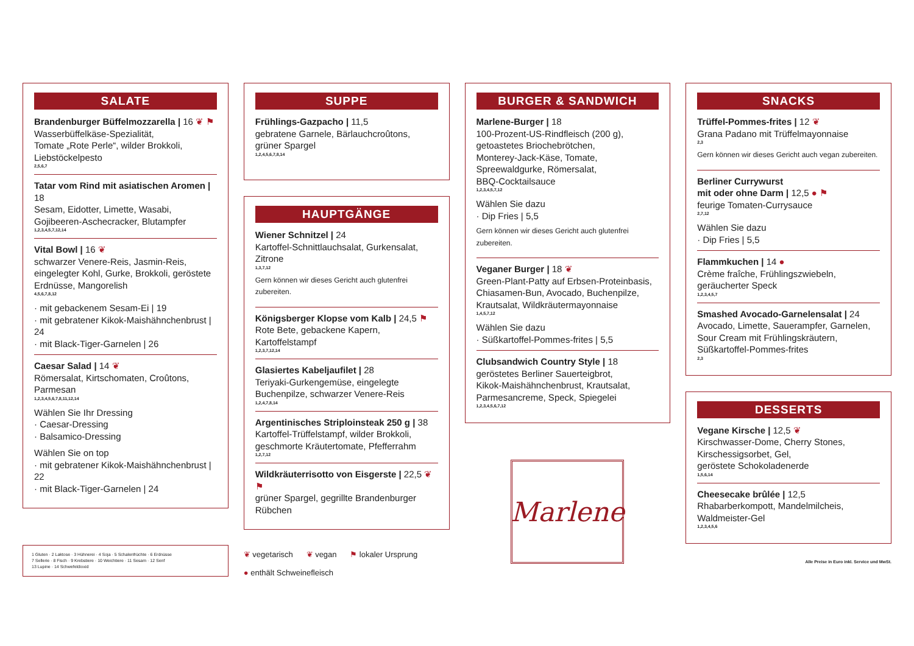SALATE
Brandenburger Büffelmozzarella | 16 ❦ ⚑
Wasserbüffelkäse-Spezialität,
Tomate „Rote Perle“, wilder Brokkoli,
Liebstöckelpesto
2,5,6,7
Tatar vom Rind mit asiatischen Aromen | 18
Sesam, Eidotter, Limette, Wasabi,
Gojibeeren-Aschecracker, Blutampfer
1,2,3,4,5,7,12,14
Vital Bowl | 16 ❦
schwarzer Venere-Reis, Jasmin-Reis,
eingelegter Kohl, Gurke, Brokkoli, geröstete Erdnüsse, Mangorelish
4,5,6,7,8,12
· mit gebackenem Sesam-Ei | 19
· mit gebratener Kikok-Maishähnchenbrust | 24
· mit Black-Tiger-Garnelen | 26
Caesar Salad | 14 ❦
Römersalat, Kirtschomaten, Croûtons,
Parmesan
1,2,3,4,5,6,7,8,11,12,14
Wählen Sie Ihr Dressing
· Caesar-Dressing
· Balsamico-Dressing
Wählen Sie on top
· mit gebratener Kikok-Maishähnchenbrust | 22
· mit Black-Tiger-Garnelen | 24
1 Gluten · 2 Laktose · 3 Hühnerei · 4 Soja · 5 Schalenfrüchte · 6 Erdnüsse
7 Sellerie · 8 Fisch · 9 Krebstiere · 10 Weichtiere · 11 Sesam · 12 Senf
13 Lupine · 14 Schwefeldioxid
SUPPE
Frühlings-Gazpacho | 11,5
gebratene Garnele, Bärlauchcroûtons,
grüner Spargel
1,2,4,5,6,7,8,14
HAUPTGÄNGE
Wiener Schnitzel | 24
Kartoffel-Schnittlauchsalat, Gurkensalat, Zitrone
1,3,7,12
Gern können wir dieses Gericht auch glutenfrei zubereiten.
Königsberger Klopse vom Kalb | 24,5 ⚑
Rote Bete, gebackene Kapern, Kartoffelstampf
1,2,3,7,12,14
Glasiertes Kabeljaufilet | 28
Teriyaki-Gurkengemüse, eingelegte
Buchenpilze, schwarzer Venere-Reis
1,2,4,7,8,14
Argentinisches Striploinsteak 250 g | 38
Kartoffel-Trüffelstampf, wilder Brokkoli,
geschmorte Kräutertomate, Pfefferrahm
1,2,7,12
Wildkräuterrisotto von Eisgerste | 22,5 ❦ ⚑
grüner Spargel, gegrillte Brandenburger
Rübchen
❦ vegetarisch ❦ vegan ⚑ lokaler Ursprung
● enthält Schweinefleisch
BURGER & SANDWICH
Marlene-Burger | 18
100-Prozent-US-Rindfleisch (200 g),
getoastetes Briochebrötchen,
Monterey-Jack-Käse, Tomate,
Spreewaldgurke, Römersalat,
BBQ-Cocktailsauce
1,2,3,4,5,7,12
Wählen Sie dazu
· Dip Fries | 5,5
Gern können wir dieses Gericht auch glutenfrei zubereiten.
Veganer Burger | 18 ❦
Green-Plant-Patty auf Erbsen-Proteinbasis,
Chiasamen-Bun, Avocado, Buchenpilze,
Krautsalat, Wildkräutermayonnaise
1,4,5,7,12
Wählen Sie dazu
· Süßkartoffel-Pommes-frites | 5,5
Clubsandwich Country Style | 18
geröstetes Berliner Sauerteigbrot,
Kikok-Maishähnchenbrust, Krautsalat,
Parmesancreme, Speck, Spiegelei
1,2,3,4,5,6,7,12
Marlene
SNACKS
Trüffel-Pommes-frites | 12 ❦
Grana Padano mit Trüffelmayonnaise
2,3
Gern können wir dieses Gericht auch vegan zubereiten.
Berliner Currywurst
mit oder ohne Darm | 12,5 ● ⚑
feurige Tomaten-Currysauce
2,7,12
Wählen Sie dazu
· Dip Fries | 5,5
Flammkuchen | 14 ●
Crème fraîche, Frühlingszwiebeln,
geräucherter Speck
1,2,3,4,5,7
Smashed Avocado-Garnelensalat | 24
Avocado, Limette, Sauerampfer, Garnelen,
Sour Cream mit Frühlingskräutern,
Süßkartoffel-Pommes-frites
2,3
DESSERTS
Vegane Kirsche | 12,5 ❦
Kirschwasser-Dome, Cherry Stones,
Kirschessigsorbet, Gel,
geröstete Schokoladenerde
1,5,6,14
Cheesecake brûlée | 12,5
Rhabarberkompott, Mandelmilcheis,
Waldmeister-Gel
1,2,3,4,5,6
Alle Preise in Euro inkl. Service und MwSt.